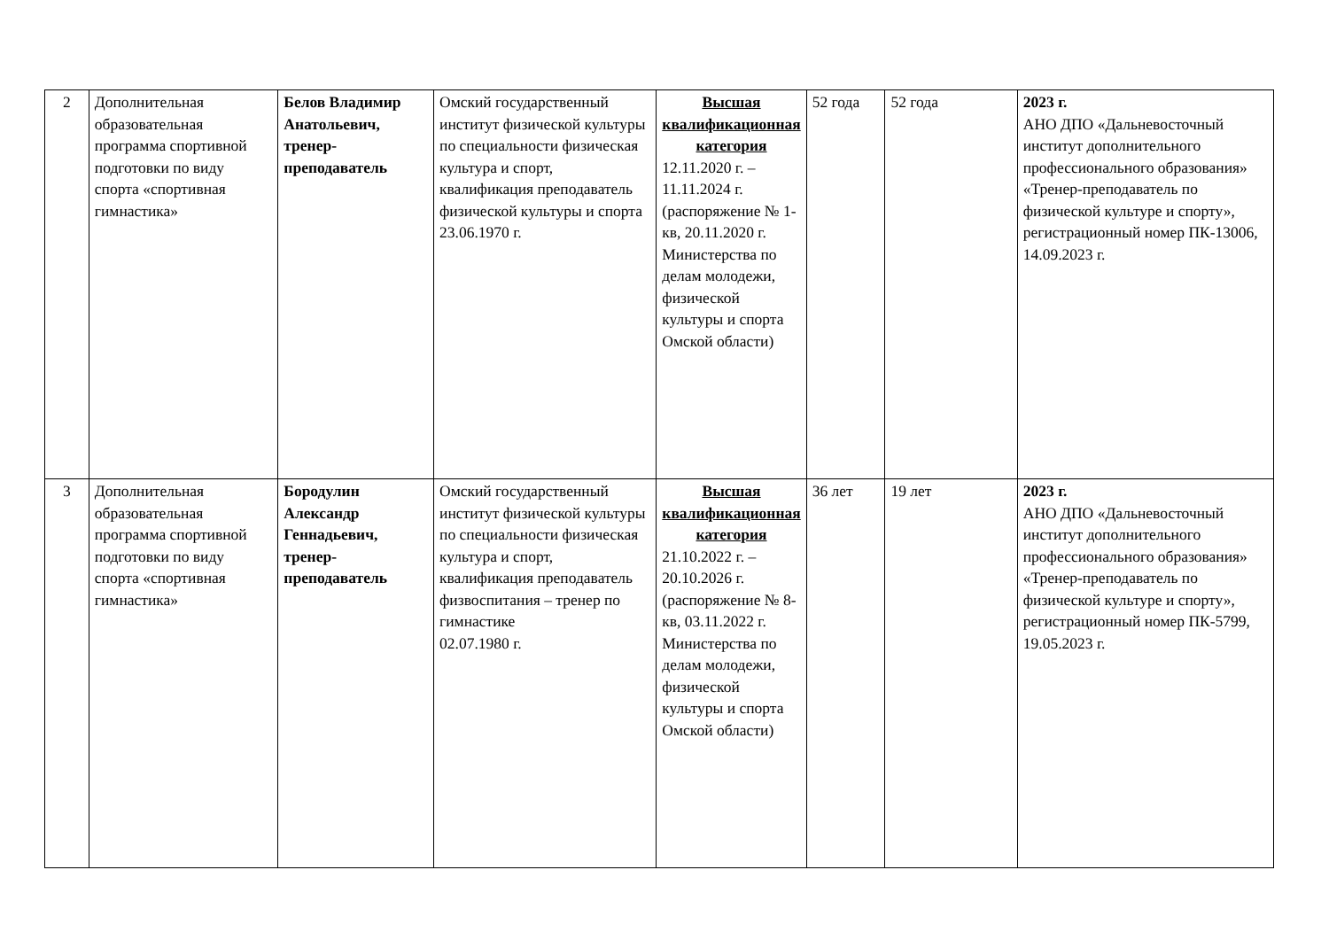| 2 | Дополнительная образовательная программа спортивной подготовки по виду спорта «спортивная гимнастика» | Белов Владимир Анатольевич, тренер-преподаватель | Омский государственный институт физической культуры по специальности физическая культура и спорт, квалификация преподаватель физической культуры и спорта 23.06.1970 г. | Высшая квалификационная категория 12.11.2020 г. – 11.11.2024 г. (распоряжение № 1-кв, 20.11.2020 г. Министерства по делам молодежи, физической культуры и спорта Омской области) | 52 года | 52 года | 2023 г. АНО ДПО «Дальневосточный институт дополнительного профессионального образования» «Тренер-преподаватель по физической культуре и спорту», регистрационный номер ПК-13006, 14.09.2023 г. |
| 3 | Дополнительная образовательная программа спортивной подготовки по виду спорта «спортивная гимнастика» | Бородулин Александр Геннадьевич, тренер-преподаватель | Омский государственный институт физической культуры по специальности физическая культура и спорт, квалификация преподаватель физвоспитания – тренер по гимнастике 02.07.1980 г. | Высшая квалификационная категория 21.10.2022 г. – 20.10.2026 г. (распоряжение № 8-кв, 03.11.2022 г. Министерства по делам молодежи, физической культуры и спорта Омской области) | 36 лет | 19 лет | 2023 г. АНО ДПО «Дальневосточный институт дополнительного профессионального образования» «Тренер-преподаватель по физической культуре и спорту», регистрационный номер ПК-5799, 19.05.2023 г. |